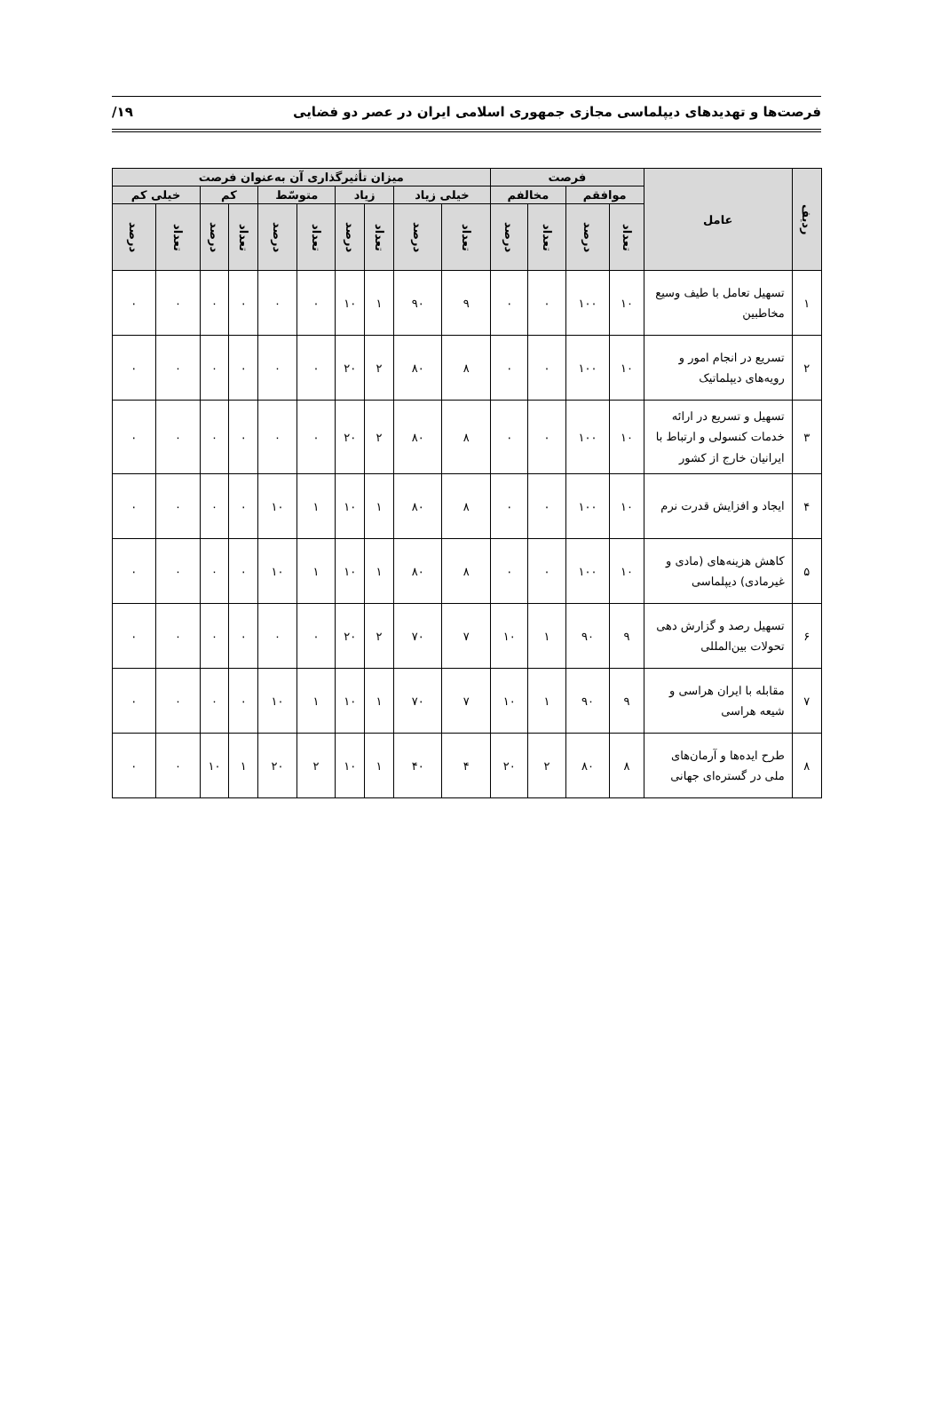فرصت‌ها و تهدیدهای دیپلماسی مجازی جمهوری اسلامی ایران در عصر دو فضایی ۱۹/
| ردیف | عامل | فرصت | | | | میزان تأثیرگذاری آن به‌عنوان فرصت | | | | | | | | | |
| --- | --- | --- | --- | --- | --- | --- | --- | --- | --- | --- | --- | --- | --- | --- | --- |
| | | موافقم | | مخالفم | | خیلی زیاد | | زیاد | | متوسّط | | کم | | خیلی کم | |
| | | تعداد | درصد | تعداد | درصد | تعداد | درصد | تعداد | درصد | تعداد | درصد | تعداد | درصد | تعداد | درصد |
| ۱ | تسهیل تعامل با طیف وسیع مخاطبین | ۱۰ | ۱۰۰ | ۰ | ۰ | ۹ | ۹۰ | ۱ | ۱۰ | ۰ | ۰ | ۰ | ۰ | ۰ | ۰ |
| ۲ | تسریع در انجام امور و رویه‌های دیپلماتیک | ۱۰ | ۱۰۰ | ۰ | ۰ | ۸ | ۸۰ | ۲ | ۲۰ | ۰ | ۰ | ۰ | ۰ | ۰ | ۰ |
| ۳ | تسهیل و تسریع در ارائه خدمات کنسولی و ارتباط با ایرانیان خارج از کشور | ۱۰ | ۱۰۰ | ۰ | ۰ | ۸ | ۸۰ | ۲ | ۲۰ | ۰ | ۰ | ۰ | ۰ | ۰ | ۰ |
| ۴ | ایجاد و افزایش قدرت نرم | ۱۰ | ۱۰۰ | ۰ | ۰ | ۸ | ۸۰ | ۱ | ۱۰ | ۱ | ۱۰ | ۰ | ۰ | ۰ | ۰ |
| ۵ | کاهش هزینه‌های (مادی و غیرمادی) دیپلماسی | ۱۰ | ۱۰۰ | ۰ | ۰ | ۸ | ۸۰ | ۱ | ۱۰ | ۱ | ۱۰ | ۰ | ۰ | ۰ | ۰ |
| ۶ | تسهیل رصد و گزارش دهی تحولات بین‌المللی | ۹ | ۹۰ | ۱ | ۱۰ | ۷ | ۷۰ | ۲ | ۲۰ | ۰ | ۰ | ۰ | ۰ | ۰ | ۰ |
| ۷ | مقابله با ایران هراسی و شیعه هراسی | ۹ | ۹۰ | ۱ | ۱۰ | ۷ | ۷۰ | ۱ | ۱۰ | ۱ | ۱۰ | ۰ | ۰ | ۰ | ۰ |
| ۸ | طرح ایده‌ها و آرمان‌های ملی در گستره‌ای جهانی | ۸ | ۸۰ | ۲ | ۲۰ | ۴ | ۴۰ | ۱ | ۱۰ | ۲ | ۲۰ | ۱ | ۱۰ | ۰ | ۰ |